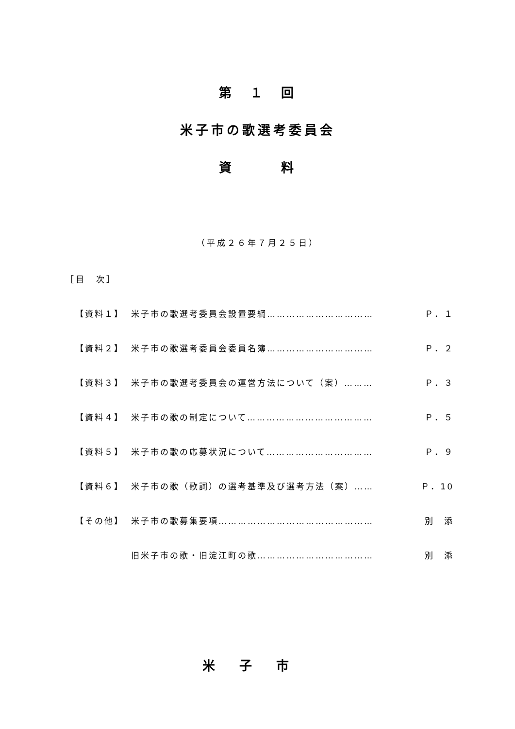第　１　回
米子市の歌選考委員会
資　　　料
（平成２６年７月２５日）
［目　次］
【資料１】 米子市の歌選考委員会設置要綱…………………………… Ｐ．１
【資料２】 米子市の歌選考委員会委員名簿…………………………… Ｐ．２
【資料３】 米子市の歌選考委員会の運営方法について（案）……… Ｐ．３
【資料４】 米子市の歌の制定について………………………………… Ｐ．５
【資料５】 米子市の歌の応募状況について…………………………… Ｐ．９
【資料６】 米子市の歌（歌詞）の選考基準及び選考方法（案）…… Ｐ．10
【その他】 米子市の歌募集要項………………………………………… 別　添
旧米子市の歌・旧淀江町の歌……………………………… 別　添
米子市